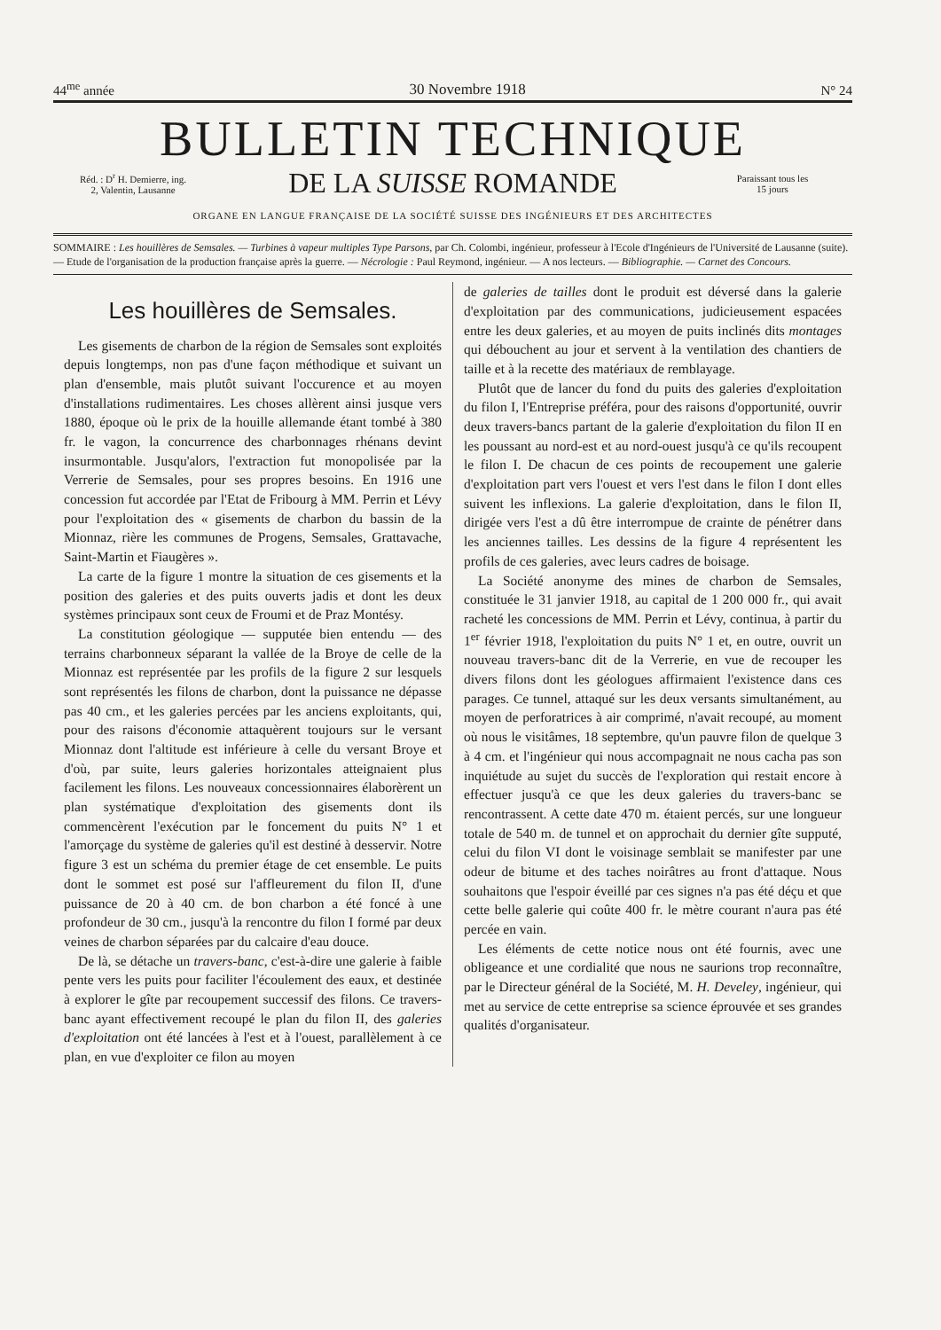44<sup>me</sup> année 30 Novembre 1918 N° 24
BULLETIN TECHNIQUE
Réd. : D<sup>r</sup> H. Demierre, ing.
2, Valentin, Lausanne
DE LA SUISSE ROMANDE
Paraissant tous les
15 jours
ORGANE EN LANGUE FRANÇAISE DE LA SOCIÉTÉ SUISSE DES INGÉNIEURS ET DES ARCHITECTES
SOMMAIRE : Les houillères de Semsales. — Turbines à vapeur multiples Type Parsons, par Ch. Colombi, ingénieur, professeur à l'Ecole d'Ingénieurs de l'Université de Lausanne (suite). — Etude de l'organisation de la production française après la guerre. — Nécrologie : Paul Reymond, ingénieur. — A nos lecteurs. — Bibliographie. — Carnet des Concours.
Les houillères de Semsales.
Les gisements de charbon de la région de Semsales sont exploités depuis longtemps, non pas d'une façon méthodique et suivant un plan d'ensemble, mais plutôt suivant l'occurence et au moyen d'installations rudimentaires. Les choses allèrent ainsi jusque vers 1880, époque où le prix de la houille allemande étant tombé à 380 fr. le vagon, la concurrence des charbonnages rhénans devint insurmontable. Jusqu'alors, l'extraction fut monopolisée par la Verrerie de Semsales, pour ses propres besoins. En 1916 une concession fut accordée par l'Etat de Fribourg à MM. Perrin et Lévy pour l'exploitation des « gisements de charbon du bassin de la Mionnaz, rière les communes de Progens, Semsales, Grattavache, Saint-Martin et Fiaugères ».
La carte de la figure 1 montre la situation de ces gisements et la position des galeries et des puits ouverts jadis et dont les deux systèmes principaux sont ceux de Froumi et de Praz Montésy.
La constitution géologique — supputée bien entendu — des terrains charbonneux séparant la vallée de la Broye de celle de la Mionnaz est représentée par les profils de la figure 2 sur lesquels sont représentés les filons de charbon, dont la puissance ne dépasse pas 40 cm., et les galeries percées par les anciens exploitants, qui, pour des raisons d'économie attaquèrent toujours sur le versant Mionnaz dont l'altitude est inférieure à celle du versant Broye et d'où, par suite, leurs galeries horizontales atteignaient plus facilement les filons. Les nouveaux concessionnaires élaborèrent un plan systématique d'exploitation des gisements dont ils commencèrent l'exécution par le foncement du puits N° 1 et l'amorçage du système de galeries qu'il est destiné à desservir. Notre figure 3 est un schéma du premier étage de cet ensemble. Le puits dont le sommet est posé sur l'affleurement du filon II, d'une puissance de 20 à 40 cm. de bon charbon a été foncé à une profondeur de 30 cm., jusqu'à la rencontre du filon I formé par deux veines de charbon séparées par du calcaire d'eau douce.
De là, se détache un travers-banc, c'est-à-dire une galerie à faible pente vers les puits pour faciliter l'écoulement des eaux, et destinée à explorer le gîte par recoupement successif des filons. Ce travers-banc ayant effectivement recoupé le plan du filon II, des galeries d'exploitation ont été lancées à l'est et à l'ouest, parallèlement à ce plan, en vue d'exploiter ce filon au moyen
de galeries de tailles dont le produit est déversé dans la galerie d'exploitation par des communications, judicieusement espacées entre les deux galeries, et au moyen de puits inclinés dits montages qui débouchent au jour et servent à la ventilation des chantiers de taille et à la recette des matériaux de remblayage.
Plutôt que de lancer du fond du puits des galeries d'exploitation du filon I, l'Entreprise préféra, pour des raisons d'opportunité, ouvrir deux travers-bancs partant de la galerie d'exploitation du filon II en les poussant au nord-est et au nord-ouest jusqu'à ce qu'ils recoupent le filon I. De chacun de ces points de recoupement une galerie d'exploitation part vers l'ouest et vers l'est dans le filon I dont elles suivent les inflexions. La galerie d'exploitation, dans le filon II, dirigée vers l'est a dû être interrompue de crainte de pénétrer dans les anciennes tailles. Les dessins de la figure 4 représentent les profils de ces galeries, avec leurs cadres de boisage.
La Société anonyme des mines de charbon de Semsales, constituée le 31 janvier 1918, au capital de 1 200 000 fr., qui avait racheté les concessions de MM. Perrin et Lévy, continua, à partir du 1<sup>er</sup> février 1918, l'exploitation du puits N° 1 et, en outre, ouvrit un nouveau travers-banc dit de la Verrerie, en vue de recouper les divers filons dont les géologues affirmaient l'existence dans ces parages. Ce tunnel, attaqué sur les deux versants simultanément, au moyen de perforatrices à air comprimé, n'avait recoupé, au moment où nous le visitâmes, 18 septembre, qu'un pauvre filon de quelque 3 à 4 cm. et l'ingénieur qui nous accompagnait ne nous cacha pas son inquiétude au sujet du succès de l'exploration qui restait encore à effectuer jusqu'à ce que les deux galeries du travers-banc se rencontrassent. A cette date 470 m. étaient percés, sur une longueur totale de 540 m. de tunnel et on approchait du dernier gîte supputé, celui du filon VI dont le voisinage semblait se manifester par une odeur de bitume et des taches noirâtres au front d'attaque. Nous souhaitons que l'espoir éveillé par ces signes n'a pas été déçu et que cette belle galerie qui coûte 400 fr. le mètre courant n'aura pas été percée en vain.
Les éléments de cette notice nous ont été fournis, avec une obligeance et une cordialité que nous ne saurions trop reconnaître, par le Directeur général de la Société, M. H. Develey, ingénieur, qui met au service de cette entreprise sa science éprouvée et ses grandes qualités d'organisateur.